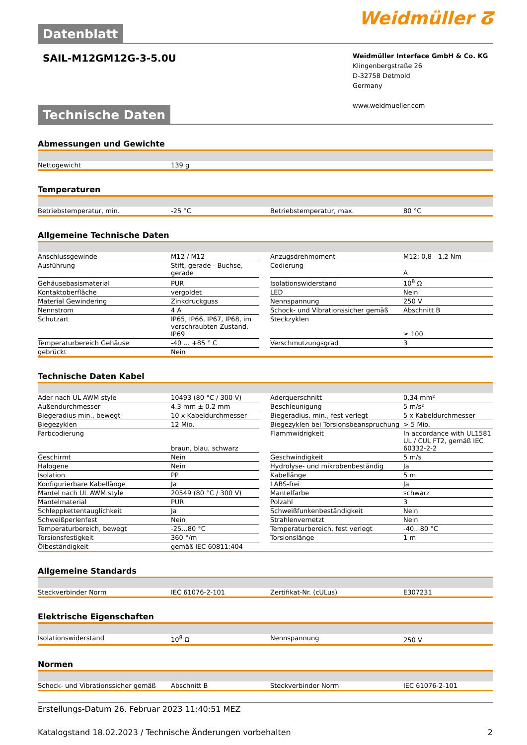Datenblatt
Weidmüller ⵒ
SAIL-M12GM12G-3-5.0U
Weidmüller Interface GmbH & Co. KG
Klingenbergstraße 26
D-32758 Detmold
Germany
www.weidmueller.com
Technische Daten
Abmessungen und Gewichte
| Nettogewicht | 139 g |
Temperaturen
| Betriebstemperatur, min. | -25 °C | | Betriebstemperatur, max. | 80 °C |
Allgemeine Technische Daten
| Anschlussgewinde | M12 / M12 | | Anzugsdrehmoment | M12: 0,8 - 1,2 Nm |
| Ausführung | Stift, gerade - Buchse, gerade | | Codierung | A |
| Gehäusebasismaterial | PUR | | Isolationswiderstand | 10<sup>8</sup> Ω |
| Kontaktoberfläche | vergoldet | | LED | Nein |
| Material Gewindering | Zinkdruckguss | | Nennspannung | 250 V |
| Nennstrom | 4 A | | Schock- und Vibrationssicher gemäß | Abschnitt B |
| Schutzart | IP65, IP66, IP67, IP68, im verschraubten Zustand, IP69 | | Steckzyklen | ≥ 100 |
| Temperaturbereich Gehäuse | -40 ... +85 ° C | | Verschmutzungsgrad | 3 |
| gebrückt | Nein | | | |
Technische Daten Kabel
| Ader nach UL AWM style | 10493 (80 °C / 300 V) | | Aderquerschnitt | 0,34 mm² |
| Außendurchmesser | 4.3 mm ± 0.2 mm | | Beschleunigung | 5 m/s² |
| Biegeradius min., bewegt | 10 x Kabeldurchmesser | | Biegeradius, min., fest verlegt | 5 x Kabeldurchmesser |
| Biegezyklen | 12 Mio. | | Biegezyklen bei Torsionsbeanspruchung | > 5 Mio. |
| Farbcodierung | braun, blau, schwarz | | Flammwidrigkeit | In accordance with UL1581 UL / CUL FT2, gemäß IEC 60332-2-2 |
| Geschirmt | Nein | | Geschwindigkeit | 5 m/s |
| Halogene | Nein | | Hydrolyse- und mikrobenbeständig | Ja |
| Isolation | PP | | Kabellänge | 5 m |
| Konfigurierbare Kabellänge | Ja | | LABS-frei | Ja |
| Mantel nach UL AWM style | 20549 (80 °C / 300 V) | | Mantelfarbe | schwarz |
| Mantelmaterial | PUR | | Polzahl | 3 |
| Schleppkettentauglichkeit | Ja | | Schweißfunkenbeständigkeit | Nein |
| Schweißperlenfest | Nein | | Strahlenvernetzt | Nein |
| Temperaturbereich, bewegt | -25...80 °C | | Temperaturbereich, fest verlegt | -40...80 °C |
| Torsionsfestigkeit | 360 °/m | | Torsionslänge | 1 m |
| Ölbeständigkeit | gemäß IEC 60811:404 | | | |
Allgemeine Standards
| Steckverbinder Norm | IEC 61076-2-101 | | Zertifikat-Nr. (cULus) | E307231 |
Elektrische Eigenschaften
| Isolationswiderstand | 10<sup>8</sup> Ω | | Nennspannung | 250 V |
Normen
| Schock- und Vibrationssicher gemäß | Abschnitt B | | Steckverbinder Norm | IEC 61076-2-101 |
Erstellungs-Datum 26. Februar 2023 11:40:51 MEZ
Katalogstand 18.02.2023 / Technische Änderungen vorbehalten 2